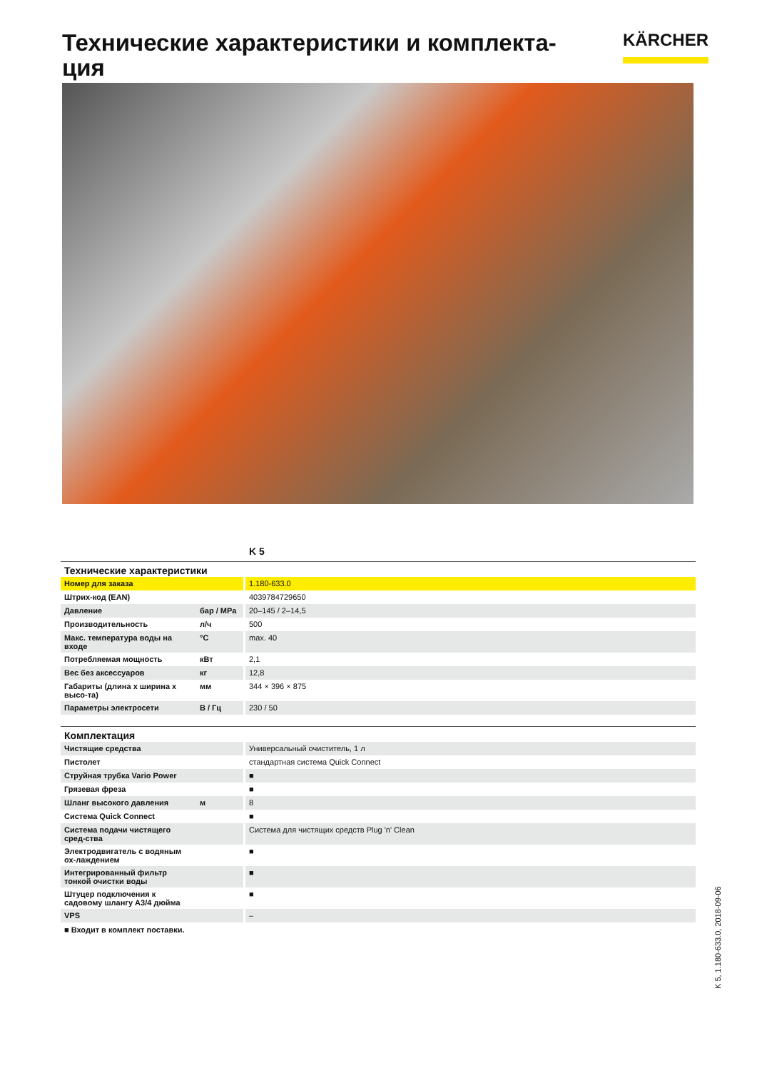Технические характеристики и комплекта-ция
KÄRCHER
K 5
| Технические характеристики | | |
| --- | --- | --- |
| Номер для заказа | | 1.180-633.0 |
| Штрих-код (EAN) | | 4039784729650 |
| Давление | бар / MPa | 20–145 / 2–14,5 |
| Производительность | л/ч | 500 |
| Макс. температура воды на входе | °C | max. 40 |
| Потребляемая мощность | кВт | 2,1 |
| Вес без аксессуаров | кг | 12,8 |
| Габариты (длина x ширина x высо-та) | мм | 344 × 396 × 875 |
| Параметры электросети | В / Гц | 230 / 50 |
| Комплектация | | |
| Чистящие средства | | Универсальный очиститель, 1 л |
| Пистолет | | стандартная система Quick Connect |
| Струйная трубка Vario Power | | ■ |
| Грязевая фреза | | ■ |
| Шланг высокого давления | м | 8 |
| Система Quick Connect | | ■ |
| Система подачи чистящего сред-ства | | Система для чистящих средств Plug 'n' Clean |
| Электродвигатель с водяным ох-лаждением | | ■ |
| Интегрированный фильтр тонкой очистки воды | | ■ |
| Штуцер подключения к садовому шлангу A3/4 дюйма | | ■ |
| VPS | | – |
■ Входит в комплект поставки.
K 5, 1.180-633.0, 2018-09-06